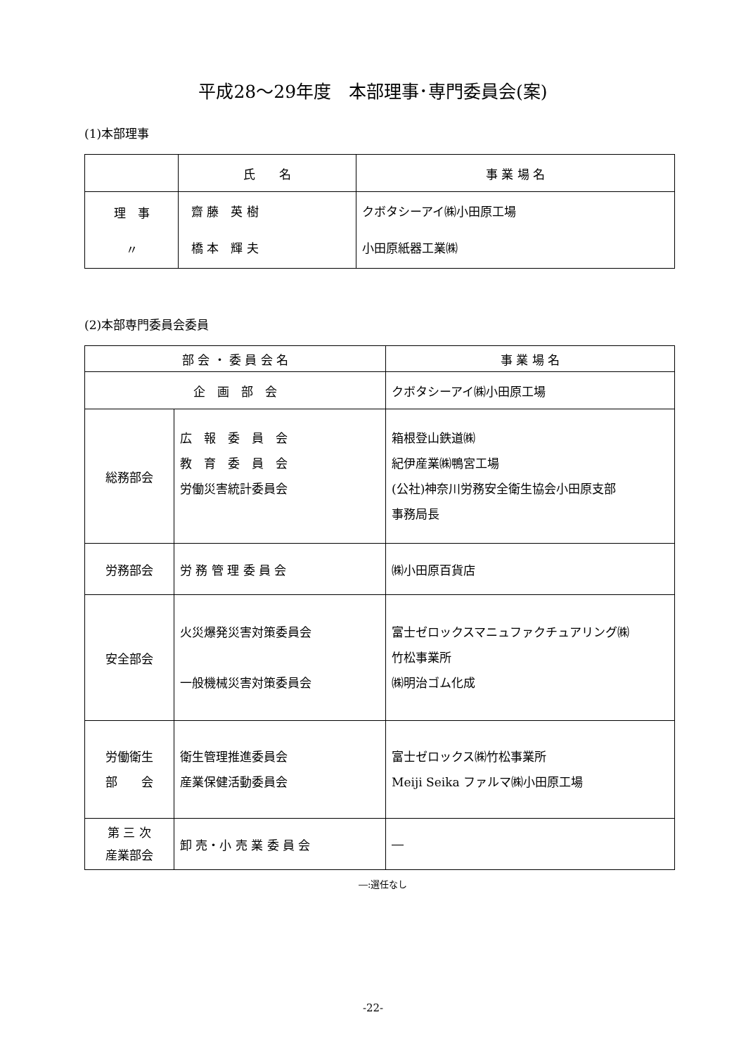平成28～29年度　本部理事･専門委員会(案)
(1)本部理事
| | 氏 名 | 事 業 場 名 |
| --- | --- | --- |
| 理 事 〃 | 齋 藤 英 樹 橋 本 輝 夫 | クボタシーアイ㈱小田原工場 小田原紙器工業㈱ |
(2)本部専門委員会委員
| 部 会 ・ 委 員 会 名 | | 事 業 場 名 |
| --- | --- | --- |
| 企 画 部 会 | | クボタシーアイ㈱小田原工場 |
| 総務部会 | 広 報 委 員 会 教 育 委 員 会 労働災害統計委員会 | 箱根登山鉄道㈱ 紀伊産業㈱鴨宮工場 (公社)神奈川労務安全衛生協会小田原支部 事務局長 |
| 労務部会 | 労 務 管 理 委 員 会 | ㈱小田原百貨店 |
| 安全部会 | 火災爆発災害対策委員会 一般機械災害対策委員会 | 富士ゼロックスマニュファクチュアリング㈱ 竹松事業所 ㈱明治ゴム化成 |
| 労働衛生 部 会 | 衛生管理推進委員会 産業保健活動委員会 | 富士ゼロックス㈱竹松事業所 Meiji Seika ファルマ㈱小田原工場 |
| 第 三 次 産業部会 | 卸 売・小 売 業 委 員 会 | ― |
―:選任なし
-22-